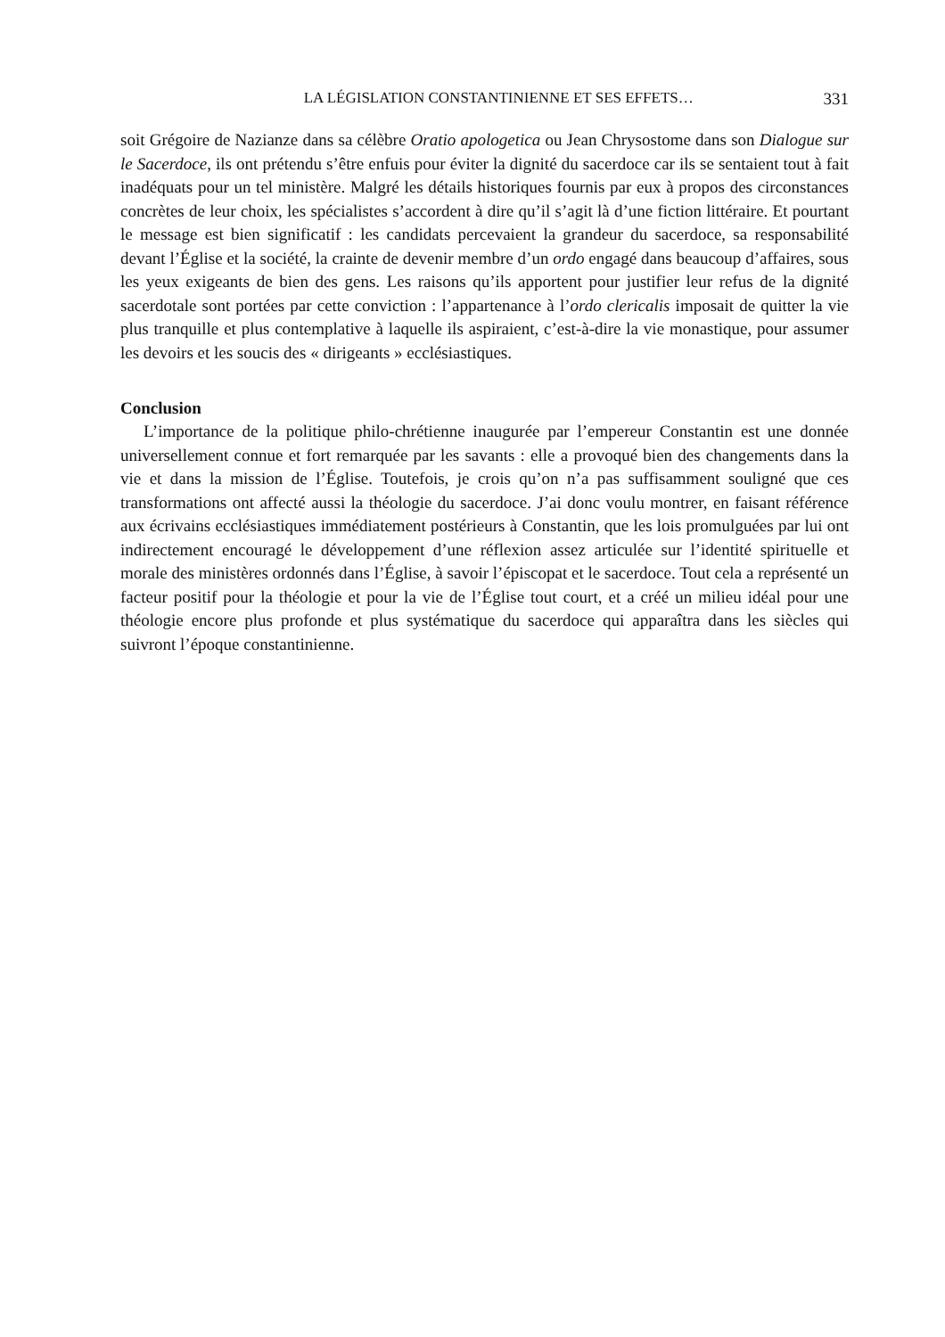LA LÉGISLATION CONSTANTINIENNE ET SES EFFETS… 331
soit Grégoire de Nazianze dans sa célèbre Oratio apologetica ou Jean Chrysostome dans son Dialogue sur le Sacerdoce, ils ont prétendu s’être enfuis pour éviter la dignité du sacerdoce car ils se sentaient tout à fait inadéquats pour un tel ministère. Malgré les détails historiques fournis par eux à propos des circonstances concrètes de leur choix, les spécialistes s’accordent à dire qu’il s’agit là d’une fiction littéraire. Et pourtant le message est bien significatif : les candidats percevaient la grandeur du sacerdoce, sa responsabilité devant l’Église et la société, la crainte de devenir membre d’un ordo engagé dans beaucoup d’affaires, sous les yeux exigeants de bien des gens. Les raisons qu’ils apportent pour justifier leur refus de la dignité sacerdotale sont portées par cette conviction : l’appartenance à l’ordo clericalis imposait de quitter la vie plus tranquille et plus contemplative à laquelle ils aspiraient, c’est-à-dire la vie monastique, pour assumer les devoirs et les soucis des « dirigeants » ecclésiastiques.
Conclusion
L’importance de la politique philo-chrétienne inaugurée par l’empereur Constantin est une donnée universellement connue et fort remarquée par les savants : elle a provoqué bien des changements dans la vie et dans la mission de l’Église. Toutefois, je crois qu’on n’a pas suffisamment souligné que ces transformations ont affecté aussi la théologie du sacerdoce. J’ai donc voulu montrer, en faisant référence aux écrivains ecclésiastiques immédiatement postérieurs à Constantin, que les lois promulguées par lui ont indirectement encouragé le développement d’une réflexion assez articulée sur l’identité spirituelle et morale des ministères ordonnés dans l’Église, à savoir l’épiscopat et le sacerdoce. Tout cela a représenté un facteur positif pour la théologie et pour la vie de l’Église tout court, et a créé un milieu idéal pour une théologie encore plus profonde et plus systématique du sacerdoce qui apparaîtra dans les siècles qui suivront l’époque constantinienne.